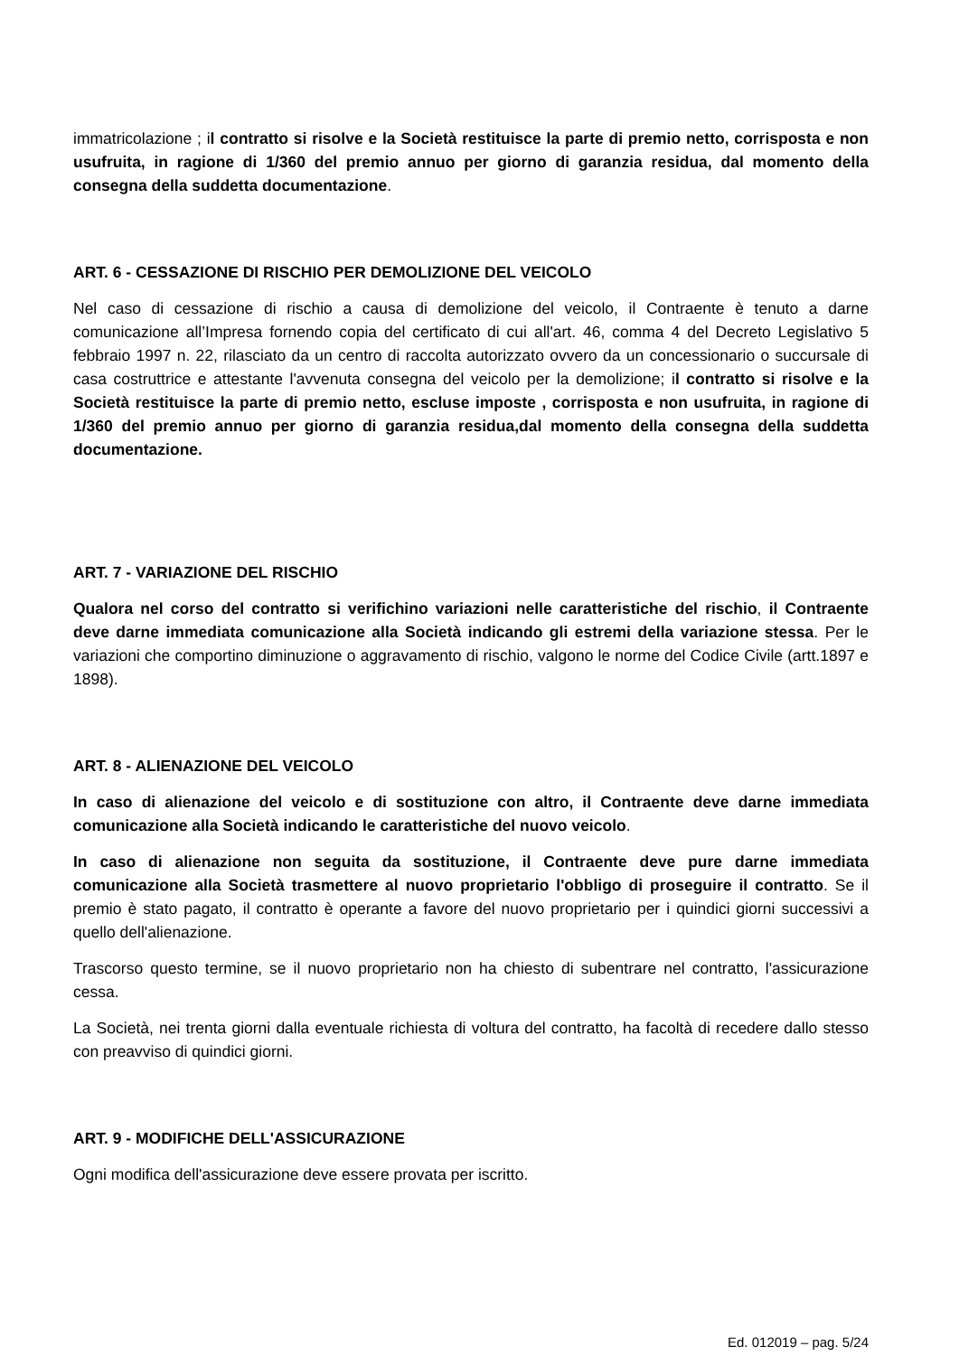immatricolazione ; il contratto si risolve e la Società restituisce la parte di premio netto, corrisposta e non usufruita, in ragione di 1/360 del premio annuo per giorno di garanzia residua, dal momento della consegna della suddetta documentazione.
ART. 6 - CESSAZIONE DI RISCHIO PER DEMOLIZIONE DEL VEICOLO
Nel caso di cessazione di rischio a causa di demolizione del veicolo, il Contraente è tenuto a darne comunicazione all’Impresa fornendo copia del certificato di cui all'art. 46, comma 4 del Decreto Legislativo 5 febbraio 1997 n. 22, rilasciato da un centro di raccolta autorizzato ovvero da un concessionario o succursale di casa costruttrice e attestante l'avvenuta consegna del veicolo per la demolizione; il contratto si risolve e la Società restituisce la parte di premio netto, escluse imposte , corrisposta e non usufruita, in ragione di 1/360 del premio annuo per giorno di garanzia residua,dal momento della consegna della suddetta documentazione.
ART. 7 - VARIAZIONE DEL RISCHIO
Qualora nel corso del contratto si verifichino variazioni nelle caratteristiche del rischio, il Contraente deve darne immediata comunicazione alla Società indicando gli estremi della variazione stessa. Per le variazioni che comportino diminuzione o aggravamento di rischio, valgono le norme del Codice Civile (artt.1897 e 1898).
ART. 8 - ALIENAZIONE DEL VEICOLO
In caso di alienazione del veicolo e di sostituzione con altro, il Contraente deve darne immediata comunicazione alla Società indicando le caratteristiche del nuovo veicolo.
In caso di alienazione non seguita da sostituzione, il Contraente deve pure darne immediata comunicazione alla Società trasmettere al nuovo proprietario l'obbligo di proseguire il contratto. Se il premio è stato pagato, il contratto è operante a favore del nuovo proprietario per i quindici giorni successivi a quello dell'alienazione.
Trascorso questo termine, se il nuovo proprietario non ha chiesto di subentrare nel contratto, l'assicurazione cessa.
La Società, nei trenta giorni dalla eventuale richiesta di voltura del contratto, ha facoltà di recedere dallo stesso con preavviso di quindici giorni.
ART. 9 - MODIFICHE DELL'ASSICURAZIONE
Ogni modifica dell'assicurazione deve essere provata per iscritto.
Ed. 012019 – pag. 5/24